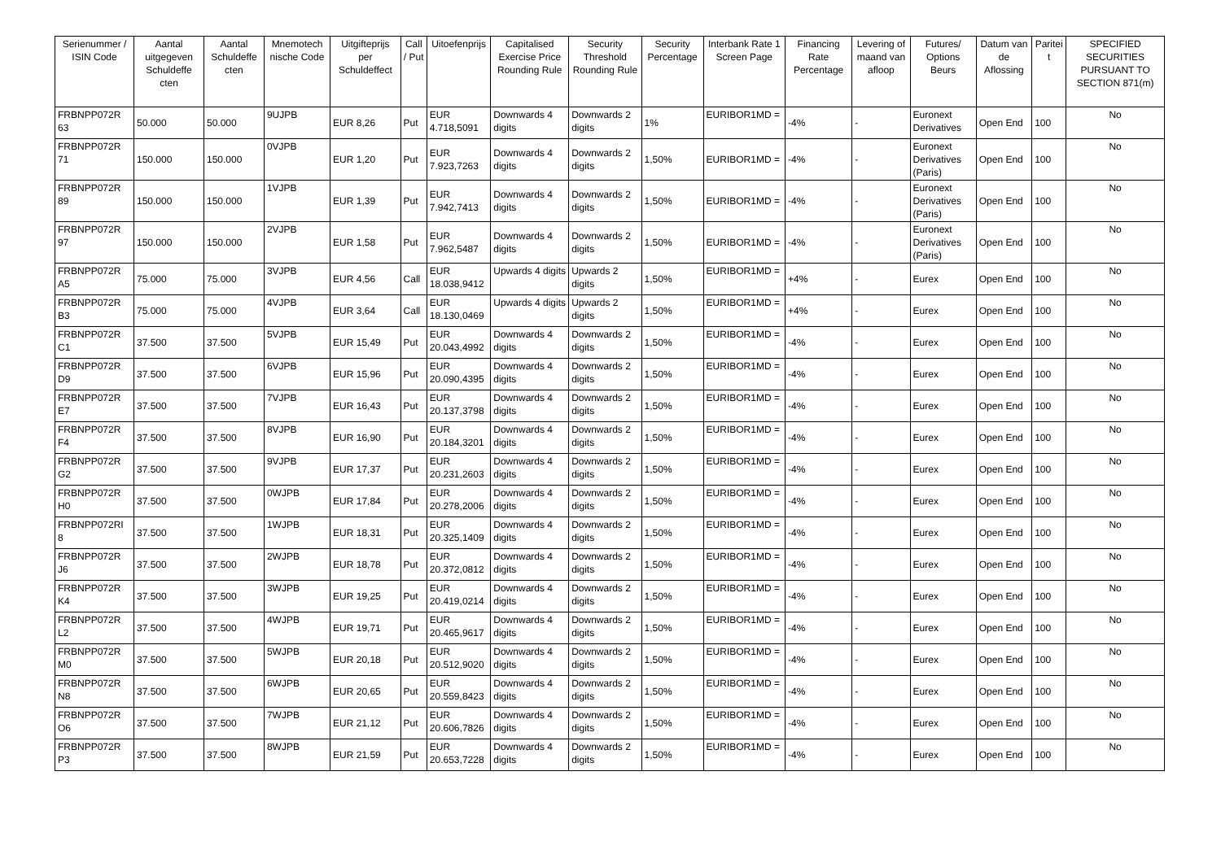| Serienummer / ISIN Code | Aantal uitgegeven Schuldeffe cten | Aantal Schuldeffe cten | Mnemotech nische Code | Uitgifteprijs per Schuldeffect | Call / Put | Uitoefenprijs | Capitalised Exercise Price Rounding Rule | Security Threshold Rounding Rule | Security Percentage | Interbank Rate 1 Screen Page | Financing Rate Percentage | Levering of maand van afloop | Futures/ Options Beurs | Datum van de Aflossing | Paritei t | SPECIFIED SECURITIES PURSUANT TO SECTION 871(m) |
| --- | --- | --- | --- | --- | --- | --- | --- | --- | --- | --- | --- | --- | --- | --- | --- | --- |
| FRBNPP072R 63 | 50.000 | 50.000 | 9UJPB | EUR 8,26 | Put | EUR 4.718,5091 | Downwards 4 digits | Downwards 2 digits | 1% | EURIBOR1MD = | -4% | - | Euronext Derivatives | Open End | 100 | No |
| FRBNPP072R 71 | 150.000 | 150.000 | 0VJPB | EUR 1,20 | Put | EUR 7.923,7263 | Downwards 4 digits | Downwards 2 digits | 1,50% | EURIBOR1MD = | -4% | - | Euronext Derivatives (Paris) | Open End | 100 | No |
| FRBNPP072R 89 | 150.000 | 150.000 | 1VJPB | EUR 1,39 | Put | EUR 7.942,7413 | Downwards 4 digits | Downwards 2 digits | 1,50% | EURIBOR1MD = | -4% | - | Euronext Derivatives (Paris) | Open End | 100 | No |
| FRBNPP072R 97 | 150.000 | 150.000 | 2VJPB | EUR 1,58 | Put | EUR 7.962,5487 | Downwards 4 digits | Downwards 2 digits | 1,50% | EURIBOR1MD = | -4% | - | Euronext Derivatives (Paris) | Open End | 100 | No |
| FRBNPP072R A5 | 75.000 | 75.000 | 3VJPB | EUR 4,56 | Call | EUR 18.038,9412 | Upwards 4 digits | Upwards 2 digits | 1,50% | EURIBOR1MD = | +4% | - | Eurex | Open End | 100 | No |
| FRBNPP072R B3 | 75.000 | 75.000 | 4VJPB | EUR 3,64 | Call | EUR 18.130,0469 | Upwards 4 digits | Upwards 2 digits | 1,50% | EURIBOR1MD = | +4% | - | Eurex | Open End | 100 | No |
| FRBNPP072R C1 | 37.500 | 37.500 | 5VJPB | EUR 15,49 | Put | EUR 20.043,4992 | Downwards 4 digits | Downwards 2 digits | 1,50% | EURIBOR1MD = | -4% | - | Eurex | Open End | 100 | No |
| FRBNPP072R D9 | 37.500 | 37.500 | 6VJPB | EUR 15,96 | Put | EUR 20.090,4395 | Downwards 4 digits | Downwards 2 digits | 1,50% | EURIBOR1MD = | -4% | - | Eurex | Open End | 100 | No |
| FRBNPP072R E7 | 37.500 | 37.500 | 7VJPB | EUR 16,43 | Put | EUR 20.137,3798 | Downwards 4 digits | Downwards 2 digits | 1,50% | EURIBOR1MD = | -4% | - | Eurex | Open End | 100 | No |
| FRBNPP072R F4 | 37.500 | 37.500 | 8VJPB | EUR 16,90 | Put | EUR 20.184,3201 | Downwards 4 digits | Downwards 2 digits | 1,50% | EURIBOR1MD = | -4% | - | Eurex | Open End | 100 | No |
| FRBNPP072R G2 | 37.500 | 37.500 | 9VJPB | EUR 17,37 | Put | EUR 20.231,2603 | Downwards 4 digits | Downwards 2 digits | 1,50% | EURIBOR1MD = | -4% | - | Eurex | Open End | 100 | No |
| FRBNPP072R H0 | 37.500 | 37.500 | 0WJPB | EUR 17,84 | Put | EUR 20.278,2006 | Downwards 4 digits | Downwards 2 digits | 1,50% | EURIBOR1MD = | -4% | - | Eurex | Open End | 100 | No |
| FRBNPP072RI 8 | 37.500 | 37.500 | 1WJPB | EUR 18,31 | Put | EUR 20.325,1409 | Downwards 4 digits | Downwards 2 digits | 1,50% | EURIBOR1MD = | -4% | - | Eurex | Open End | 100 | No |
| FRBNPP072R J6 | 37.500 | 37.500 | 2WJPB | EUR 18,78 | Put | EUR 20.372,0812 | Downwards 4 digits | Downwards 2 digits | 1,50% | EURIBOR1MD = | -4% | - | Eurex | Open End | 100 | No |
| FRBNPP072R K4 | 37.500 | 37.500 | 3WJPB | EUR 19,25 | Put | EUR 20.419,0214 | Downwards 4 digits | Downwards 2 digits | 1,50% | EURIBOR1MD = | -4% | - | Eurex | Open End | 100 | No |
| FRBNPP072R L2 | 37.500 | 37.500 | 4WJPB | EUR 19,71 | Put | EUR 20.465,9617 | Downwards 4 digits | Downwards 2 digits | 1,50% | EURIBOR1MD = | -4% | - | Eurex | Open End | 100 | No |
| FRBNPP072R M0 | 37.500 | 37.500 | 5WJPB | EUR 20,18 | Put | EUR 20.512,9020 | Downwards 4 digits | Downwards 2 digits | 1,50% | EURIBOR1MD = | -4% | - | Eurex | Open End | 100 | No |
| FRBNPP072R N8 | 37.500 | 37.500 | 6WJPB | EUR 20,65 | Put | EUR 20.559,8423 | Downwards 4 digits | Downwards 2 digits | 1,50% | EURIBOR1MD = | -4% | - | Eurex | Open End | 100 | No |
| FRBNPP072R O6 | 37.500 | 37.500 | 7WJPB | EUR 21,12 | Put | EUR 20.606,7826 | Downwards 4 digits | Downwards 2 digits | 1,50% | EURIBOR1MD = | -4% | - | Eurex | Open End | 100 | No |
| FRBNPP072R P3 | 37.500 | 37.500 | 8WJPB | EUR 21,59 | Put | EUR 20.653,7228 | Downwards 4 digits | Downwards 2 digits | 1,50% | EURIBOR1MD = | -4% | - | Eurex | Open End | 100 | No |